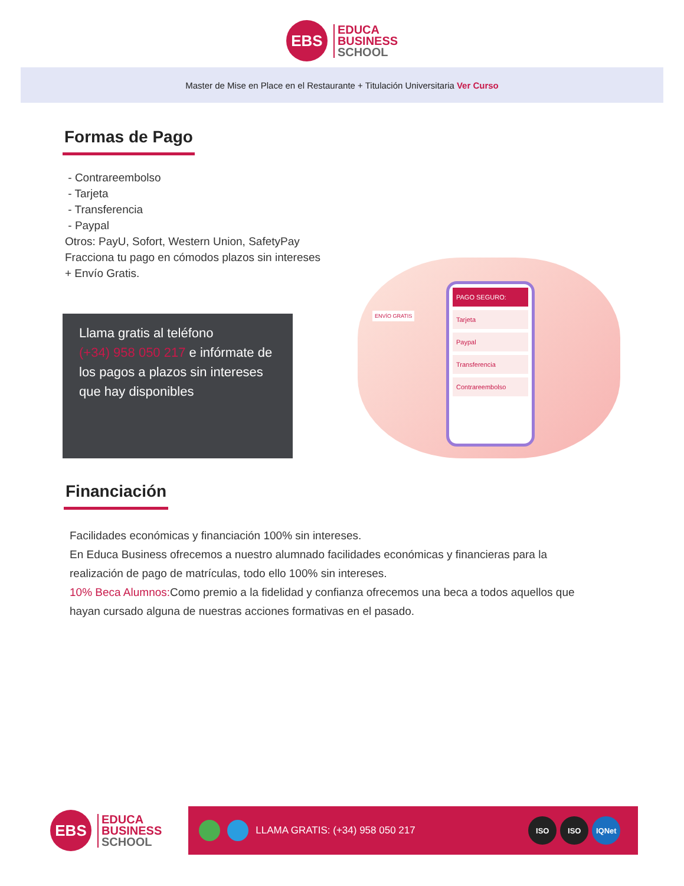EBS
EDUCA
BUSINESS
SCHOOL
Master de Mise en Place en el Restaurante + Titulación Universitaria Ver Curso
Formas de Pago
- Contrareembolso
- Tarjeta
- Transferencia
- Paypal
Otros: PayU, Sofort, Western Union, SafetyPay
Fracciona tu pago en cómodos plazos sin intereses
+ Envío Gratis.
Llama gratis al teléfono
(+34) 958 050 217 e infórmate de los pagos a plazos sin intereses que hay disponibles
PAGO SEGURO:
Tarjeta
Paypal
Transferencia
Contrareembolso
ENVÍO GRATIS
Financiación
Facilidades económicas y financiación 100% sin intereses.
En Educa Business ofrecemos a nuestro alumnado facilidades económicas y financieras para la realización de pago de matrículas, todo ello 100% sin intereses.
10% Beca Alumnos: Como premio a la fidelidad y confianza ofrecemos una beca a todos aquellos que hayan cursado alguna de nuestras acciones formativas en el pasado.
EBS
EDUCA
BUSINESS
SCHOOL
LLAMA GRATIS: (+34) 958 050 217
ISO ISO IQNet